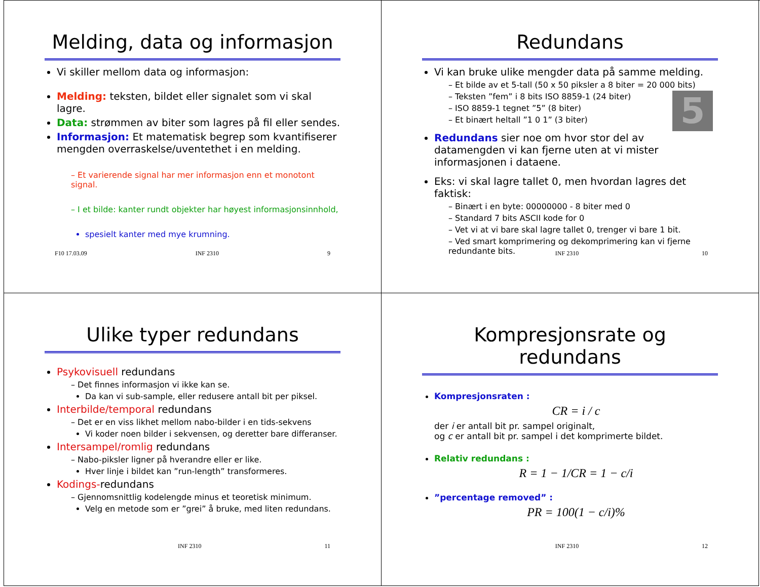Melding, data og informasjon
Vi skiller mellom data og informasjon:
Melding: teksten, bildet eller signalet som vi skal lagre.
Data: strømmen av biter som lagres på fil eller sendes.
Informasjon: Et matematisk begrep som kvantifiserer mengden overraskelse/uventethet i en melding.
– Et varierende signal har mer informasjon enn et monotont signal.
– I et bilde: kanter rundt objekter har høyest informasjonsinnhold,
spesielt kanter med mye krumning.
F10 17.03.09 INF 2310 9
Redundans
5
Vi kan bruke ulike mengder data på samme melding.
– Et bilde av et 5-tall (50 x 50 piksler a 8 biter = 20 000 bits)
– Teksten ”fem” i 8 bits ISO 8859-1 (24 biter)
– ISO 8859-1 tegnet ”5” (8 biter)
– Et binært heltall ”1 0 1” (3 biter)
Redundans sier noe om hvor stor del av datamengden vi kan fjerne uten at vi mister informasjonen i dataene.
Eks: vi skal lagre tallet 0, men hvordan lagres det faktisk:
– Binært i en byte: 00000000 - 8 biter med 0
– Standard 7 bits ASCII kode for 0
– Vet vi at vi bare skal lagre tallet 0, trenger vi bare 1 bit.
– Ved smart komprimering og dekomprimering kan vi fjerne redundante bits.
INF 2310 10
Ulike typer redundans
Psykovisuell redundans
– Det finnes informasjon vi ikke kan se.
Da kan vi sub-sample, eller redusere antall bit per piksel.
Interbilde/temporal redundans
– Det er en viss likhet mellom nabo-bilder i en tids-sekvens
Vi koder noen bilder i sekvensen, og deretter bare differanser.
Intersampel/romlig redundans
– Nabo-piksler ligner på hverandre eller er like.
Hver linje i bildet kan ”run-length” transformeres.
Kodings-redundans
– Gjennomsnittlig kodelengde minus et teoretisk minimum.
Velg en metode som er ”grei” å bruke, med liten redundans.
INF 2310 11
Kompresjonsrate og redundans
Kompresjonsraten :
CR = i / c
der i er antall bit pr. sampel originalt,
og c er antall bit pr. sampel i det komprimerte bildet.
Relativ redundans :
R = 1 − 1/CR = 1 − c/i
”percentage removed” :
PR = 100(1 − c/i)%
INF 2310 12